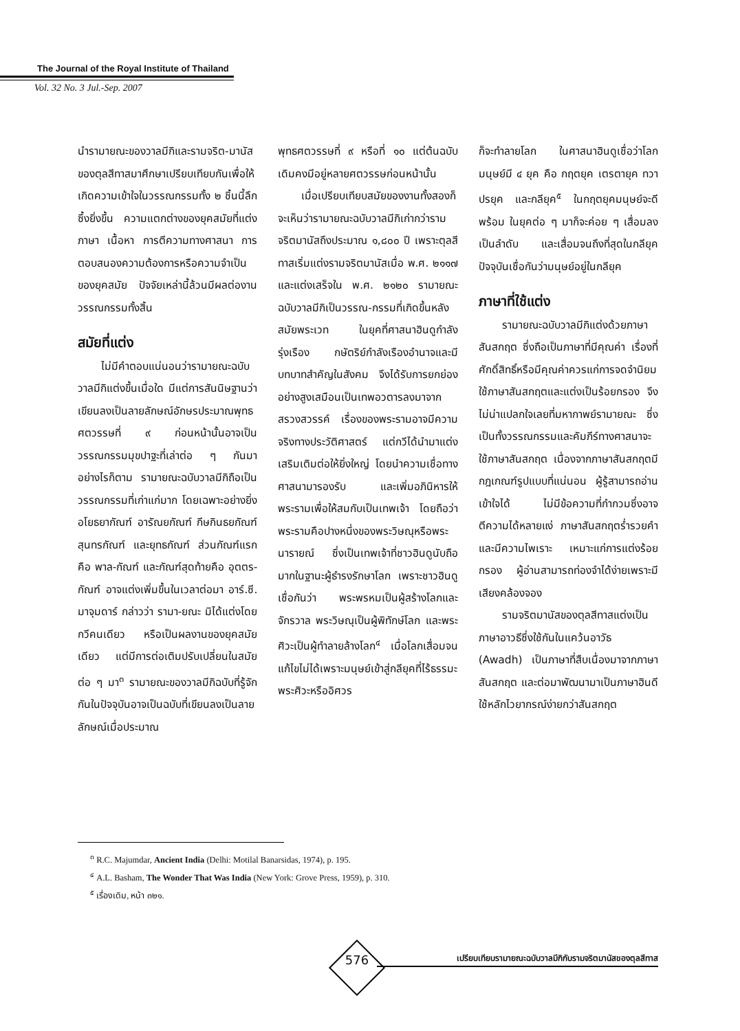The Journal of the Royal Institute of Thailand
Vol. 32 No. 3 Jul.-Sep. 2007
นำรามายณะของวาลมีกิและรามจริต-มานัสของตุลสีทาสมาศึกษาเปรียบเทียบกันเพื่อให้เกิดความเข้าใจในวรรณกรรมทั้ง ๒ ชิ้นนี้ลึกซึ้งยิ่งขึ้น ความแตกต่างของยุคสมัยที่แต่ง ภาษา เนื้อหา การตีความทางศาสนา การตอบสนองความต้องการหรือความจำเป็นของยุคสมัย ปัจจัยเหล่านี้ล้วนมีผลต่องานวรรณกรรมทั้งสิ้น
สมัยที่แต่ง
ไม่มีคำตอบแน่นอนว่ารามายณะฉบับวาลมีกิแต่งขึ้นเมื่อใด มีแต่การสันนิษฐานว่า เขียนลงเป็นลายลักษณ์อักษรประมาณพุทธศตวรรษที่ ๙ ก่อนหน้านั้นอาจเป็นวรรณกรรมมุขปาฐะที่เล่าต่อ ๆ กันมา อย่างไรก็ตาม รามายณะฉบับวาลมีกิถือเป็นวรรณกรรมที่เก่าแก่มาก โดยเฉพาะอย่างยิ่ง อโยธยากัณฑ์ อารัณยกัณฑ์ กีษกินธยกัณฑ์ สุนทรกัณฑ์ และยุทธกัณฑ์ ส่วนกัณฑ์แรกคือ พาล-กัณฑ์ และกัณฑ์สุดท้ายคือ อุตตร-กัณฑ์ อาจแต่งเพิ่มขึ้นในเวลาต่อมา อาร์.ซี. มาจุมดาร์ กล่าวว่า รามา-ยณะ มิได้แต่งโดยกวีคนเดียว หรือเป็นผลงานของยุคสมัยเดียว แต่มีการต่อเติมปรับเปลี่ยนในสมัยต่อ ๆ มา<sup>๓</sup> รามายณะของวาลมีกิฉบับที่รู้จักกันในปัจจุบันอาจเป็นฉบับที่เขียนลงเป็นลายลักษณ์เมื่อประมาณ
พุทธศตวรรษที่ ๙ หรือที่ ๑๐ แต่ต้นฉบับเดิมคงมีอยู่หลายศตวรรษก่อนหน้านั้น
เมื่อเปรียบเทียบสมัยของงานทั้งสองก็จะเห็นว่ารามายณะฉบับวาลมีกิเก่ากว่ารามจริตมานัสถึงประมาณ ๑,๘๐๐ ปี เพราะตุลสีทาสเริ่มแต่งรามจริตมานัสเมื่อ พ.ศ. ๒๑๑๗ และแต่งเสร็จใน พ.ศ. ๒๑๒๐ รามายณะฉบับวาลมีกิเป็นวรรณ-กรรมที่เกิดขึ้นหลังสมัยพระเวท ในยุคที่ศาสนาฮินดูกำลังรุ่งเรือง กษัตริย์กำลังเรืองอำนาจและมีบทบาทสำคัญในสังคม จึงได้รับการยกย่องอย่างสูงเสมือนเป็นเทพอวตารลงมาจากสรวงสวรรค์ เรื่องของพระรามอาจมีความจริงทางประวัติศาสตร์ แต่กวีได้นำมาแต่งเสริมเติมต่อให้ยิ่งใหญ่ โดยนำความเชื่อทางศาสนามารองรับ และเพิ่มอภินิหารให้พระรามเพื่อให้สมกับเป็นเทพเจ้า โดยถือว่าพระรามคือปางหนึ่งของพระวิษณุหรือพระนารายณ์ ซึ่งเป็นเทพเจ้าที่ชาวฮินดูนับถือมากในฐานะผู้ธำรงรักษาโลก เพราะชาวฮินดูเชื่อกันว่า พระพรหมเป็นผู้สร้างโลกและจักรวาล พระวิษณุเป็นผู้พิทักษ์โลก และพระศิวะเป็นผู้ทำลายล้างโลก<sup>๔</sup> เมื่อโลกเสื่อมจนแก้ไขไม่ได้เพราะมนุษย์เข้าสู่กลียุคที่ไร้ธรรมะ พระศิวะหรืออิศวร
ก็จะทำลายโลก ในศาสนาฮินดูเชื่อว่าโลกมนุษย์มี ๔ ยุค คือ กฤตยุค เตรตายุค ทวาปรยุค และกลียุค<sup>๕</sup> ในกฤตยุคมนุษย์จะดีพร้อม ในยุคต่อ ๆ มาก็จะค่อย ๆ เสื่อมลงเป็นลำดับ และเสื่อมจนถึงที่สุดในกลียุค ปัจจุบันเชื่อกันว่ามนุษย์อยู่ในกลียุค
ภาษาที่ใช้แต่ง
รามายณะฉบับวาลมีกิแต่งด้วยภาษาสันสกฤต ซึ่งถือเป็นภาษาที่มีคุณค่า เรื่องที่ศักดิ์สิทธิ์หรือมีคุณค่าควรแก่การจดจำนิยมใช้ภาษาสันสกฤตและแต่งเป็นร้อยกรอง จึงไม่น่าแปลกใจเลยที่มหากาพย์รามายณะ ซึ่งเป็นทั้งวรรณกรรมและคัมภีร์ทางศาสนาจะใช้ภาษาสันสกฤต เนื่องจากภาษาสันสกฤตมีกฎเกณฑ์รูปแบบที่แน่นอน ผู้รู้สามารถอ่านเข้าใจได้ ไม่มีข้อความที่กำกวมซึ่งอาจตีความได้หลายแง่ ภาษาสันสกฤตร่ำรวยคำและมีความไพเราะ เหมาะแก่การแต่งร้อยกรอง ผู้อ่านสามารถท่องจำได้ง่ายเพราะมีเสียงคล้องจอง
รามจริตมานัสของตุลสีทาสแต่งเป็นภาษาอาวธีซึ่งใช้กันในแคว้นอาวัธ (Awadh) เป็นภาษาที่สืบเนื่องมาจากภาษาสันสกฤต และต่อมาพัฒนามาเป็นภาษาฮินดี ใช้หลักไวยากรณ์ง่ายกว่าสันสกฤต
<sup>๓</sup> R.C. Majumdar, Ancient India (Delhi: Motilal Banarsidas, 1974), p. 195.
<sup>๔</sup> A.L. Basham, The Wonder That Was India (New York: Grove Press, 1959), p. 310.
<sup>๕</sup> เรื่องเดิม, หน้า ๓๒๑.
576
เปรียบเทียบรามายณะฉบับวาลมีกิกับรามจริตมานัสของตุลสีทาส